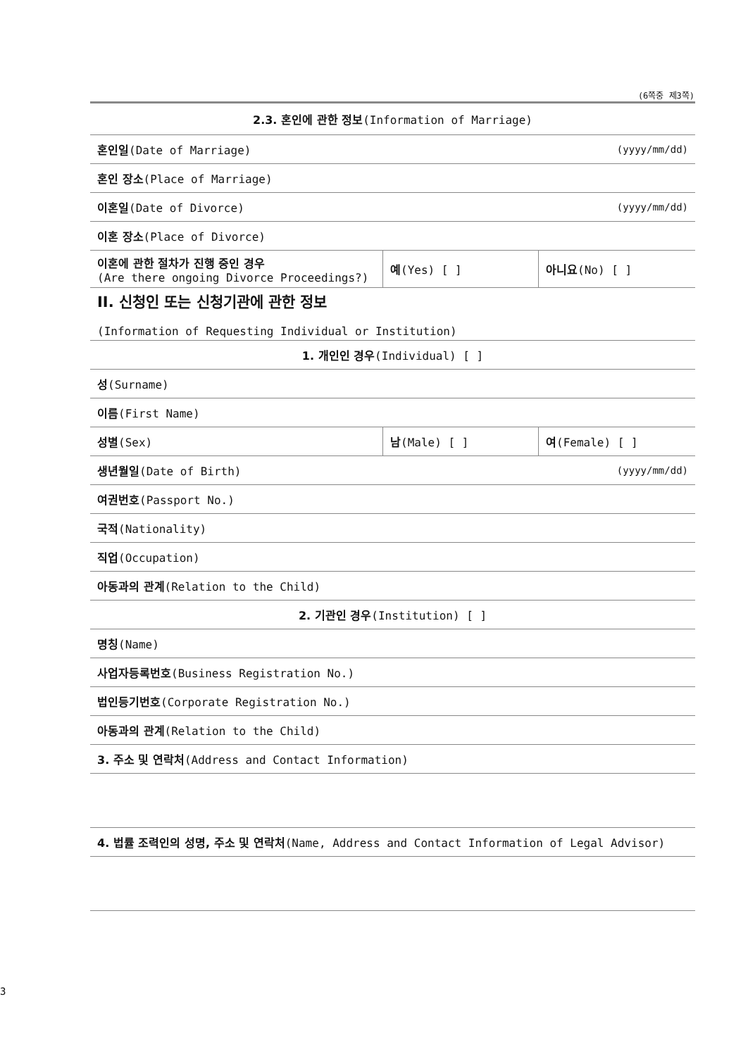(6쪽중 제3쪽)
| 2.3. 혼인에 관한 정보 (Information of Marriage) | | |
| 혼인일 (Date of Marriage) | | (yyyy/mm/dd) |
| 혼인 장소 (Place of Marriage) | | |
| 이혼일 (Date of Divorce) | | (yyyy/mm/dd) |
| 이혼 장소 (Place of Divorce) | | |
| 이혼에 관한 절차가 진행 중인 경우 (Are there ongoing Divorce Proceedings?) | 예 (Yes) [ ] | 아니요 (No) [ ] |
| II. 신청인 또는 신청기관에 관한 정보 (Information of Requesting Individual or Institution) | | |
| 1. 개인인 경우 (Individual) [ ] | | |
| 성 (Surname) | | |
| 이름 (First Name) | | |
| 성별 (Sex) | 남 (Male) [ ] | 여 (Female) [ ] |
| 생년월일 (Date of Birth) | | (yyyy/mm/dd) |
| 여권번호 (Passport No.) | | |
| 국적 (Nationality) | | |
| 직업 (Occupation) | | |
| 아동과의 관계 (Relation to the Child) | | |
| 2. 기관인 경우 (Institution) [ ] | | |
| 명칭 (Name) | | |
| 사업자등록번호 (Business Registration No.) | | |
| 법인등기번호 (Corporate Registration No.) | | |
| 아동과의 관계 (Relation to the Child) | | |
| 3. 주소 및 연락처 (Address and Contact Information) | | |
| 4. 법률 조력인의 성명, 주소 및 연락처 (Name, Address and Contact Information of Legal Advisor) | | |
3